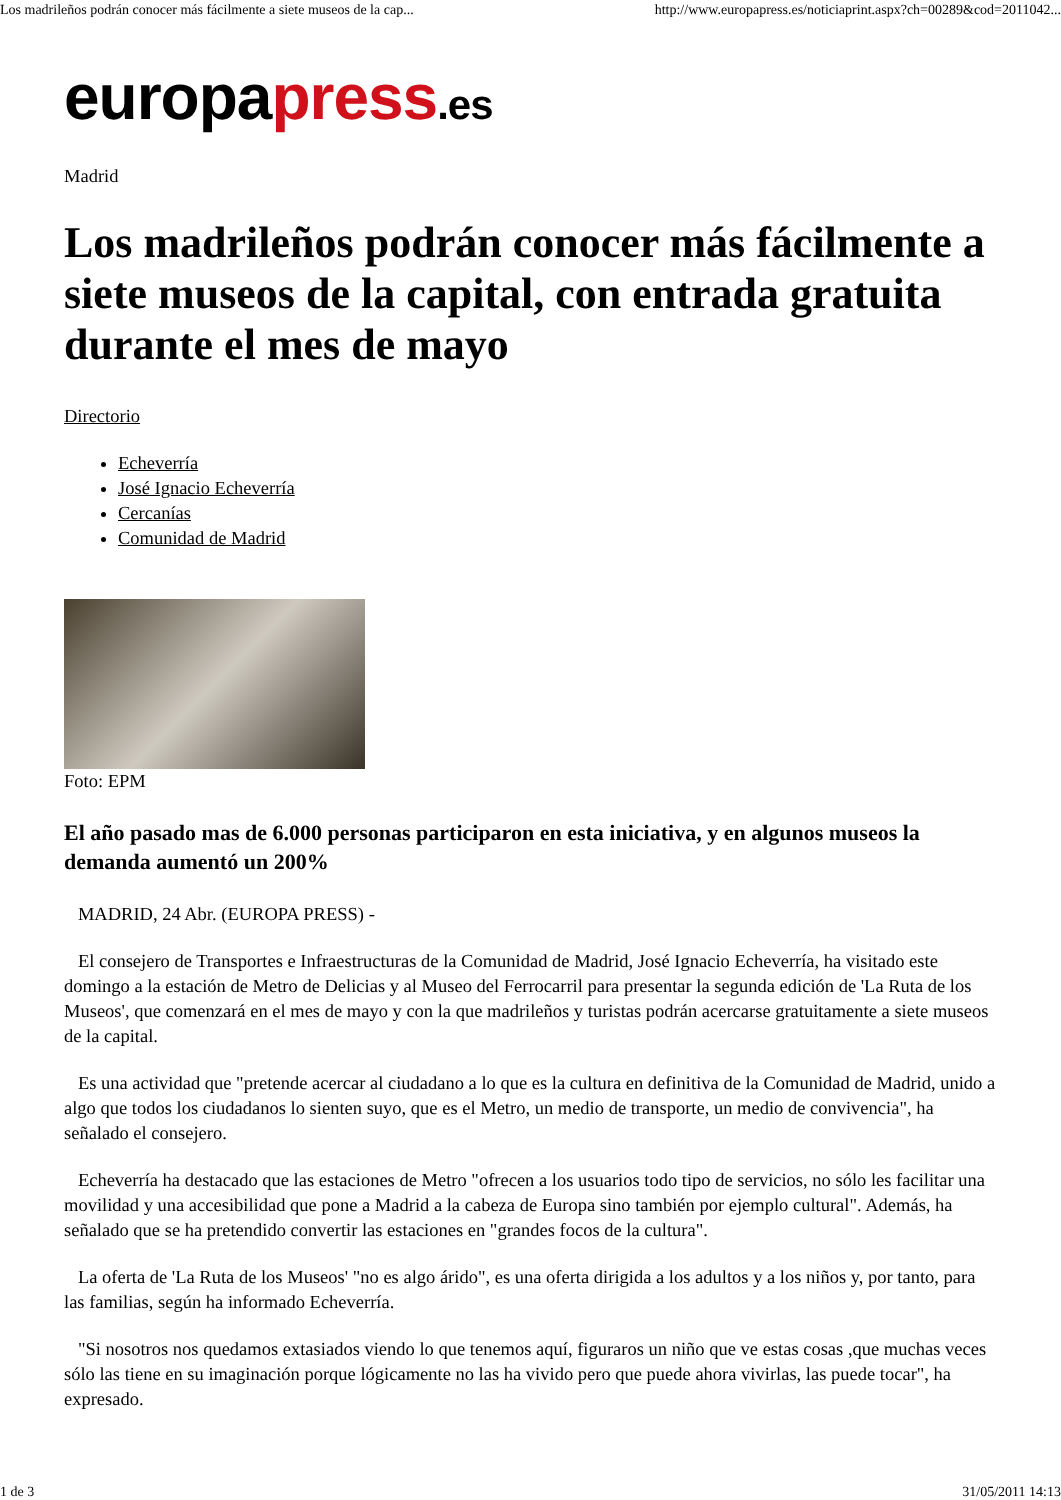Los madrileños podrán conocer más fácilmente a siete museos de la cap... http://www.europapress.es/noticiaprint.aspx?ch=00289&cod=2011042...
europapress.es
Madrid
Los madrileños podrán conocer más fácilmente a siete museos de la capital, con entrada gratuita durante el mes de mayo
Directorio
Echeverría
José Ignacio Echeverría
Cercanías
Comunidad de Madrid
Foto: EPM
El año pasado mas de 6.000 personas participaron en esta iniciativa, y en algunos museos la demanda aumentó un 200%
MADRID, 24 Abr. (EUROPA PRESS) -
El consejero de Transportes e Infraestructuras de la Comunidad de Madrid, José Ignacio Echeverría, ha visitado este domingo a la estación de Metro de Delicias y al Museo del Ferrocarril para presentar la segunda edición de 'La Ruta de los Museos', que comenzará en el mes de mayo y con la que madrileños y turistas podrán acercarse gratuitamente a siete museos de la capital.
Es una actividad que "pretende acercar al ciudadano a lo que es la cultura en definitiva de la Comunidad de Madrid, unido a algo que todos los ciudadanos lo sienten suyo, que es el Metro, un medio de transporte, un medio de convivencia", ha señalado el consejero.
Echeverría ha destacado que las estaciones de Metro "ofrecen a los usuarios todo tipo de servicios, no sólo les facilitar una movilidad y una accesibilidad que pone a Madrid a la cabeza de Europa sino también por ejemplo cultural". Además, ha señalado que se ha pretendido convertir las estaciones en "grandes focos de la cultura".
La oferta de 'La Ruta de los Museos' "no es algo árido", es una oferta dirigida a los adultos y a los niños y, por tanto, para las familias, según ha informado Echeverría.
"Si nosotros nos quedamos extasiados viendo lo que tenemos aquí, figuraros un niño que ve estas cosas ,que muchas veces sólo las tiene en su imaginación porque lógicamente no las ha vivido pero que puede ahora vivirlas, las puede tocar", ha expresado.
1 de 3 31/05/2011 14:13